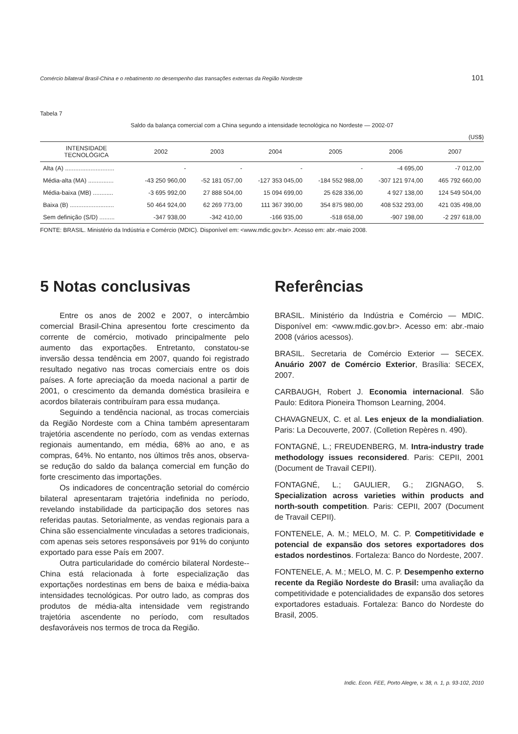Comércio bilateral Brasil-China e o rebatimento no desempenho das transações externas da Região Nordeste 101
Tabela 7
Saldo da balança comercial com a China segundo a intensidade tecnológica no Nordeste — 2002-07
(US$)
| INTENSIDADE TECNOLÓGICA | 2002 | 2003 | 2004 | 2005 | 2006 | 2007 |
| --- | --- | --- | --- | --- | --- | --- |
| Alta (A) ............................. | - | - | - | - | -4 695,00 | -7 012,00 |
| Média-alta (MA) ............... | -43 250 960,00 | -52 181 057,00 | -127 353 045,00 | -184 552 988,00 | -307 121 974,00 | 465 792 660,00 |
| Média-baixa (MB) ............ | -3 695 992,00 | 27 888 504,00 | 15 094 699,00 | 25 628 336,00 | 4 927 138,00 | 124 549 504,00 |
| Baixa (B) .......................... | 50 464 924,00 | 62 269 773,00 | 111 367 390,00 | 354 875 980,00 | 408 532 293,00 | 421 035 498,00 |
| Sem definição (S/D) ......... | -347 938,00 | -342 410,00 | -166 935,00 | -518 658,00 | -907 198,00 | -2 297 618,00 |
FONTE: BRASIL. Ministério da Indústria e Comércio (MDIC). Disponível em: <www.mdic.gov.br>. Acesso em: abr.-maio 2008.
5 Notas conclusivas
Entre os anos de 2002 e 2007, o intercâmbio comercial Brasil-China apresentou forte crescimento da corrente de comércio, motivado principalmente pelo aumento das exportações. Entretanto, constatou-se inversão dessa tendência em 2007, quando foi registrado resultado negativo nas trocas comerciais entre os dois países. A forte apreciação da moeda nacional a partir de 2001, o crescimento da demanda doméstica brasileira e acordos bilaterais contribuíram para essa mudança.
Seguindo a tendência nacional, as trocas comerciais da Região Nordeste com a China também apresentaram trajetória ascendente no período, com as vendas externas regionais aumentando, em média, 68% ao ano, e as compras, 64%. No entanto, nos últimos três anos, observa-se redução do saldo da balança comercial em função do forte crescimento das importações.
Os indicadores de concentração setorial do comércio bilateral apresentaram trajetória indefinida no período, revelando instabilidade da participação dos setores nas referidas pautas. Setorialmente, as vendas regionais para a China são essencialmente vinculadas a setores tradicionais, com apenas seis setores responsáveis por 91% do conjunto exportado para esse País em 2007.
Outra particularidade do comércio bilateral Nordeste--China está relacionada à forte especialização das exportações nordestinas em bens de baixa e média-baixa intensidades tecnológicas. Por outro lado, as compras dos produtos de média-alta intensidade vem registrando trajetória ascendente no período, com resultados desfavoráveis nos termos de troca da Região.
Referências
BRASIL. Ministério da Indústria e Comércio — MDIC. Disponível em: <www.mdic.gov.br>. Acesso em: abr.-maio 2008 (vários acessos).
BRASIL. Secretaria de Comércio Exterior — SECEX. Anuário 2007 de Comércio Exterior, Brasília: SECEX, 2007.
CARBAUGH, Robert J. Economia internacional. São Paulo: Editora Pioneira Thomson Learning, 2004.
CHAVAGNEUX, C. et al. Les enjeux de la mondialiation. Paris: La Decouverte, 2007. (Colletion Repères n. 490).
FONTAGNÉ, L.; FREUDENBERG, M. Intra-industry trade methodology issues reconsidered. Paris: CEPII, 2001 (Document de Travail CEPII).
FONTAGNÉ, L.; GAULIER, G.; ZIGNAGO, S. Specialization across varieties within products and north-south competition. Paris: CEPII, 2007 (Document de Travail CEPII).
FONTENELE, A. M.; MELO, M. C. P. Competitividade e potencial de expansão dos setores exportadores dos estados nordestinos. Fortaleza: Banco do Nordeste, 2007.
FONTENELE, A. M.; MELO, M. C. P. Desempenho externo recente da Região Nordeste do Brasil: uma avaliação da competitividade e potencialidades de expansão dos setores exportadores estaduais. Fortaleza: Banco do Nordeste do Brasil, 2005.
Indic. Econ. FEE, Porto Alegre, v. 38, n. 1, p. 93-102, 2010